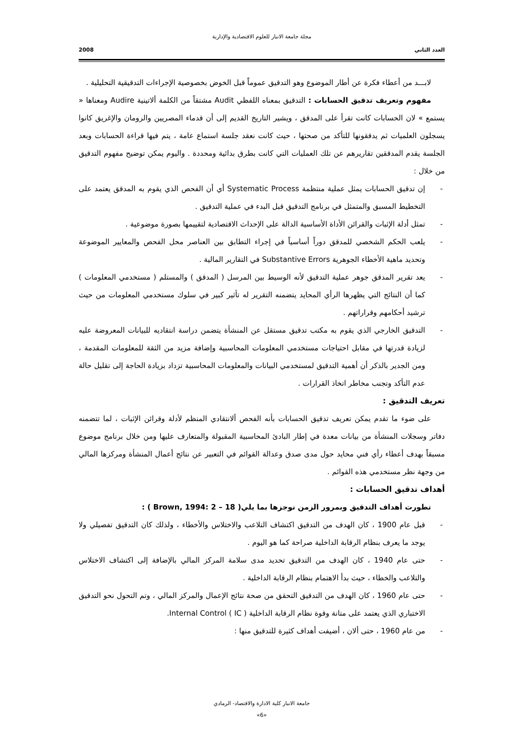مجلة جامعة الانبار للعلوم الاقتصادية والإدارية
العدد الثاني 2008
لابـــد من أعطاء فكرة عن أطار الموضوع وهو التدقيق عموماً قبل الخوض بخصوصية الإجراءات التدقيقية التحليلية .
مفهوم وتعريف تدقيق الحسابات : التدقيق بمعناه اللفظي Audit مشتقاً من الكلمة ألاتينية Audire ومعناها « يستمع » لان الحسابات كانت تقرأ على المدقق ، ويشير التاريخ القديم إلى أن قدماء المصريين والرومان والإغريق كانوا يسجلون العلميات ثم يدققونها للتأكد من صحتها ، حيث كانت نعقد جلسة استماع عامة ، يتم فيها قراءة الحسابات وبعد الجلسة يقدم المدققين تقاريرهم عن تلك العمليات التي كانت بطرق بدائية ومحددة . واليوم يمكن توضيح مفهوم التدقيق من خلال :
- إن تدقيق الحسابات يمثل عملية منتظمة Systematic Process أي أن الفحص الذي يقوم به المدقق يعتمد على التخطيط المسبق والمتمثل في برنامج التدقيق قبل البدء في عملية التدقيق .
- تمثل أدلة الإثبات والقرائن الأداة الأساسية الدالة على الإحداث الاقتصادية لتقييمها بصورة موضوعية .
- يلعب الحكم الشخصي للمدقق دوراً أساسياً في إجراء التطابق بين العناصر محل الفحص والمعايير الموضوعة وتحديد ماهية الأخطاء الجوهرية Substantive Errors في التقارير المالية .
- يعد تقرير المدقق جوهر عملية التدقيق لأنه الوسيط بين المرسل ( المدقق ) والمستلم ( مستخدمي المعلومات ) كما أن النتائج التي يظهرها الرأي المحايد يتضمنه التقرير له تأثير كبير في سلوك مستخدمي المعلومات من حيث ترشيد أحكامهم وقراراتهم .
- التدقيق الخارجي الذي يقوم به مكتب تدقيق مستقل عن المنشأة يتضمن دراسة انتقاديه للبيانات المعروضة عليه لزيادة قدرتها في مقابل احتياجات مستخدمي المعلومات المحاسبية وإضافة مزيد من الثقة للمعلومات المقدمة ، ومن الجدير بالذكر أن أهمية التدقيق لمستخدمي البيانات والمعلومات المحاسبية تزداد بزيادة الحاجة إلى تقليل حالة عدم التأكد وتجنب مخاطر اتخاذ القرارات .
تعريف التدقيق :
على ضوء ما تقدم يمكن تعريف تدقيق الحسابات بأنه الفحص ألانتقادي المنظم لأدلة وقرائن الإثبات ، لما تتضمنه دفاتر وسجلات المنشأة من بيانات معدة في إطار البادئ المحاسبية المقبولة والمتعارف عليها ومن خلال برنامج موضوع مسبقاً بهدف أعطاء رأي فني محايد حول مدى صدق وعدالة القوائم في التعبير عن نتائج أعمال المنشأة ومركزها المالي من وجهة نظر مستخدمي هذه القوائم .
أهداف تدقيق الحسابات :
تطورت أهداف التدقيق وبمرور الزمن نوجزها بما يلي( Brown, 1994: 2 – 18 ) :
- قبل عام 1900 ، كان الهدف من التدقيق اكتشاف التلاعب والاختلاس والأخطاء ، ولذلك كان التدقيق تفصيلي ولا يوجد ما يعرف بنظام الرقابة الداخلية صراحة كما هو اليوم .
- حتى عام 1940 ، كان الهدف من التدقيق تحديد مدى سلامة المركز المالي بالإضافة إلى اكتشاف الاختلاس والتلاعب والخطاء ، حيث بدأ الاهتمام بنظام الرقابة الداخلية .
- حتى عام 1960 ، كان الهدف من التدقيق التحقق من صحة نتائج الإعمال والمركز المالي ، وتم التحول نحو التدقيق الاختباري الذي يعتمد على متانة وقوة نظام الرقابة الداخلية ( IC ) Internal Control.
- من عام 1960 ، حتى ألان ، أضيفت أهداف كثيرة للتدقيق منها :
جامعة الانبار كلية الادارة والاقتصاد- الرمادي
«6»